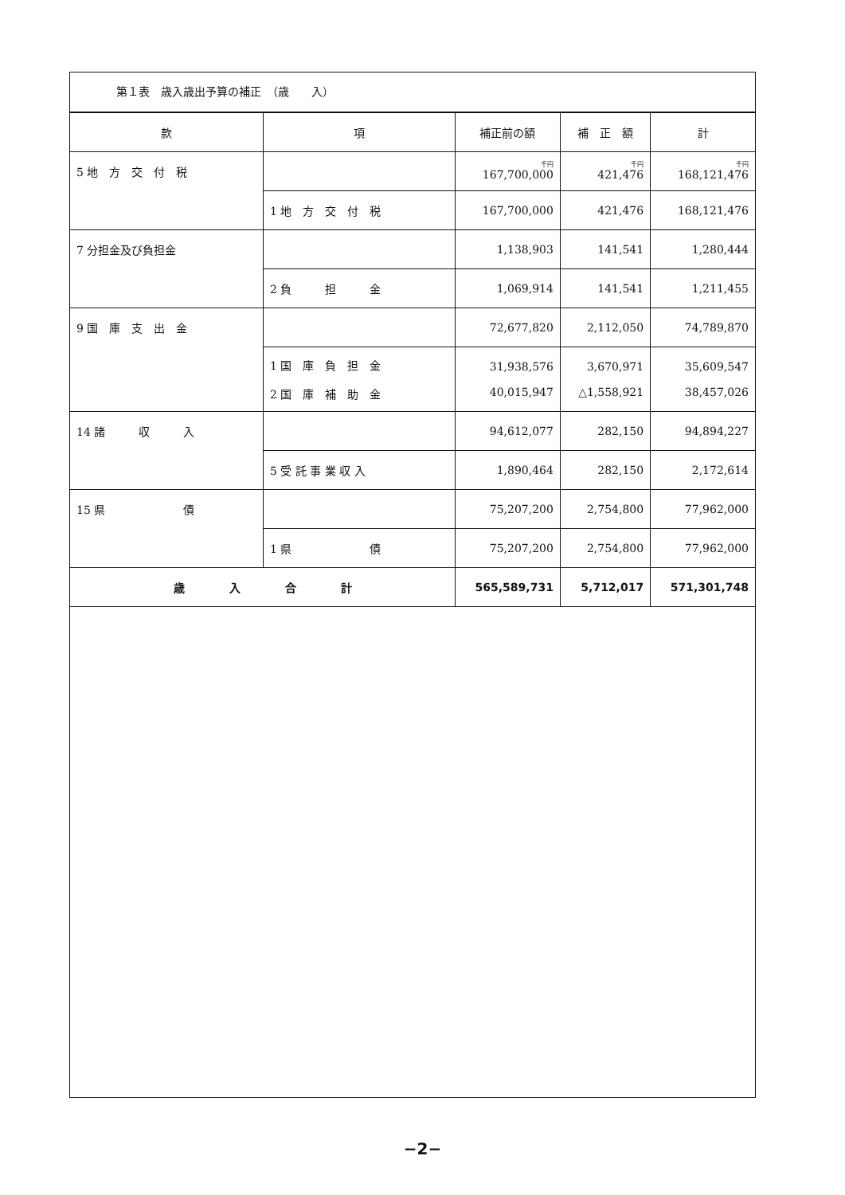第１表　歳入歳出予算の補正　（歳　　入）
| 款 | 項 | 補正前の額 | 補 正 額 | 計 |
| --- | --- | --- | --- | --- |
| 5 地 方 交 付 税 | | <sup>千円</sup>167,700,000 | <sup>千円</sup>421,476 | <sup>千円</sup>168,121,476 |
| | 1 地 方 交 付 税 | 167,700,000 | 421,476 | 168,121,476 |
| 7 分担金及び負担金 | | 1,138,903 | 141,541 | 1,280,444 |
| | 2 負 担 金 | 1,069,914 | 141,541 | 1,211,455 |
| 9 国 庫 支 出 金 | | 72,677,820 | 2,112,050 | 74,789,870 |
| | 1 国 庫 負 担 金 2 国 庫 補 助 金 | 31,938,576 40,015,947 | 3,670,971 △1,558,921 | 35,609,547 38,457,026 |
| 14 諸 収 入 | | 94,612,077 | 282,150 | 94,894,227 |
| | 5 受 託 事 業 収 入 | 1,890,464 | 282,150 | 2,172,614 |
| 15 県 債 | | 75,207,200 | 2,754,800 | 77,962,000 |
| | 1 県 債 | 75,207,200 | 2,754,800 | 77,962,000 |
| 歳 入 合 計 | | 565,589,731 | 5,712,017 | 571,301,748 |
−2−